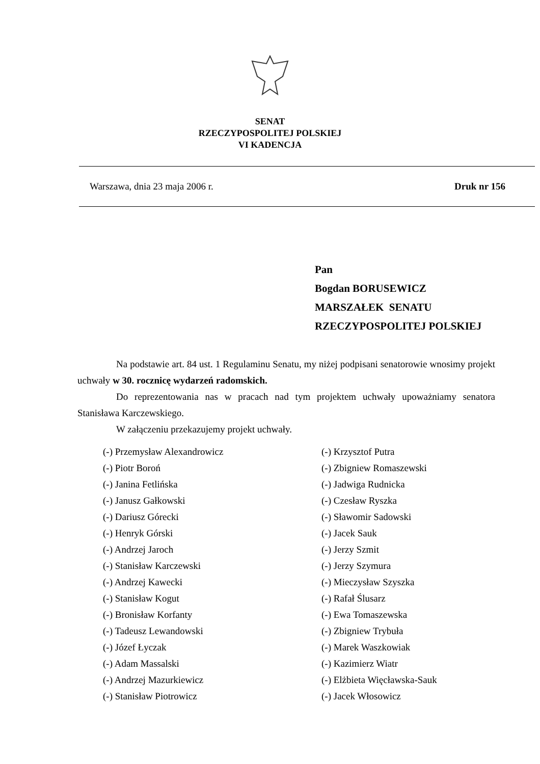SENAT
RZECZYPOSPOLITEJ POLSKIEJ
VI KADENCJA
Warszawa, dnia 23 maja 2006 r. Druk nr 156
Pan
Bogdan BORUSEWICZ
MARSZAŁEK SENATU
RZECZYPOSPOLITEJ POLSKIEJ
Na podstawie art. 84 ust. 1 Regulaminu Senatu, my niżej podpisani senatorowie wnosimy projekt uchwały w 30. rocznicę wydarzeń radomskich.
Do reprezentowania nas w pracach nad tym projektem uchwały upoważniamy senatora Stanisława Karczewskiego.
W załączeniu przekazujemy projekt uchwały.
(-) Przemysław Alexandrowicz
(-) Piotr Boroń
(-) Janina Fetlińska
(-) Janusz Gałkowski
(-) Dariusz Górecki
(-) Henryk Górski
(-) Andrzej Jaroch
(-) Stanisław Karczewski
(-) Andrzej Kawecki
(-) Stanisław Kogut
(-) Bronisław Korfanty
(-) Tadeusz Lewandowski
(-) Józef Łyczak
(-) Adam Massalski
(-) Andrzej Mazurkiewicz
(-) Stanisław Piotrowicz
(-) Krzysztof Putra
(-) Zbigniew Romaszewski
(-) Jadwiga Rudnicka
(-) Czesław Ryszka
(-) Sławomir Sadowski
(-) Jacek Sauk
(-) Jerzy Szmit
(-) Jerzy Szymura
(-) Mieczysław Szyszka
(-) Rafał Ślusarz
(-) Ewa Tomaszewska
(-) Zbigniew Trybuła
(-) Marek Waszkowiak
(-) Kazimierz Wiatr
(-) Elżbieta Więcławska-Sauk
(-) Jacek Włosowicz